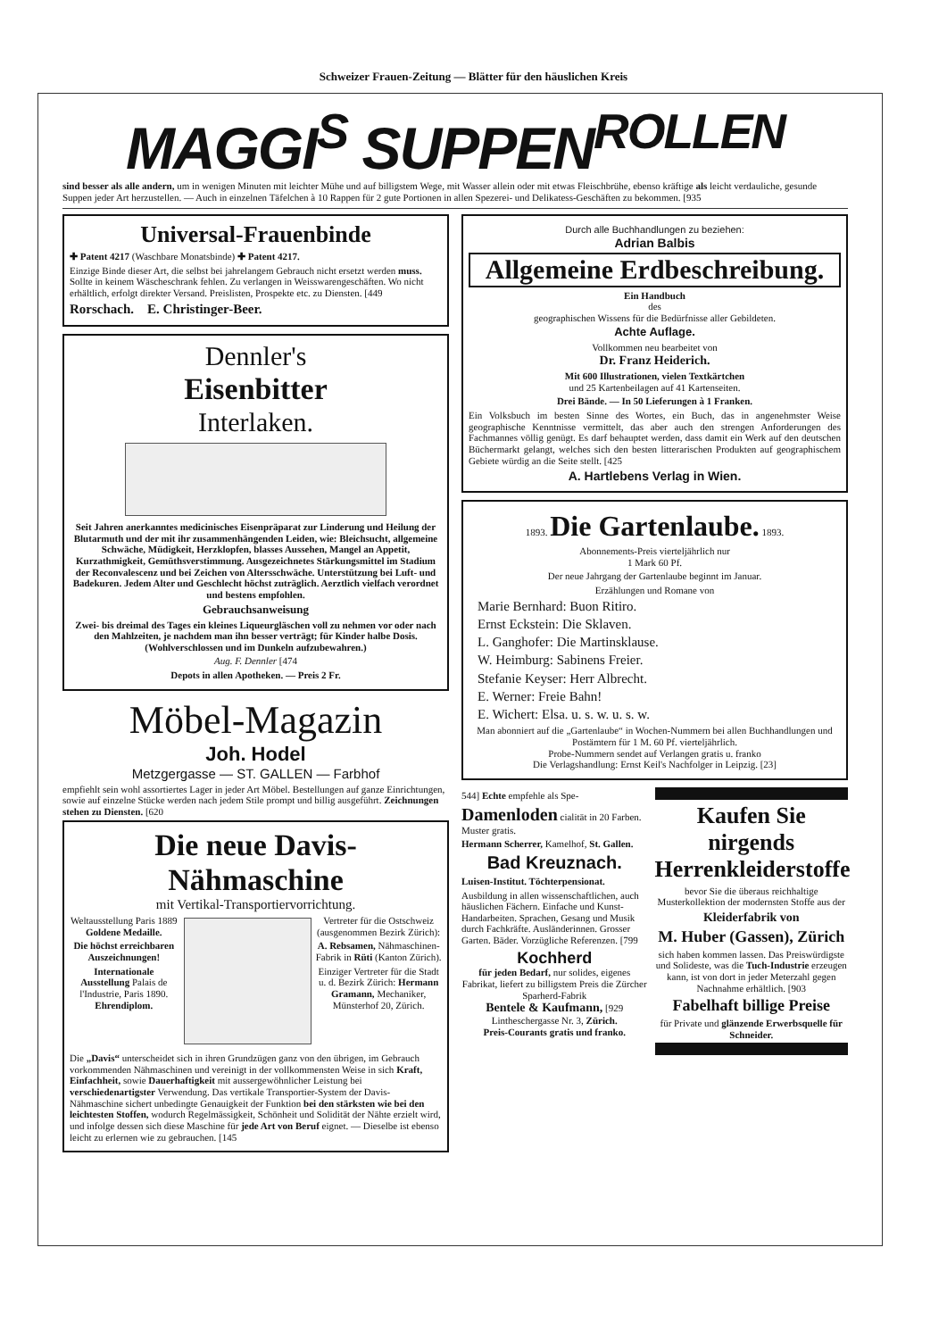Schweizer Frauen-Zeitung — Blätter für den häuslichen Kreis
MAGGI<sup>S</sup> SUPPEN<sup>ROLLEN</sup>
sind besser als alle andern, um in wenigen Minuten mit leichter Mühe und auf billigstem Wege, mit Wasser allein oder mit etwas Fleischbrühe, ebenso kräftige als leicht verdauliche, gesunde Suppen jeder Art herzustellen. — Auch in einzelnen Täfelchen à 10 Rappen für 2 gute Portionen in allen Spezerei- und Delikatess-Geschäften zu bekommen. [935
Universal-Frauenbinde
✚ Patent 4217 (Waschbare Monatsbinde) ✚ Patent 4217.
Einzige Binde dieser Art, die selbst bei jahrelangem Gebrauch nicht ersetzt werden muss. Sollte in keinem Wäscheschrank fehlen. Zu verlangen in Weisswarengeschäften. Wo nicht erhältlich, erfolgt direkter Versand. Preislisten, Prospekte etc. zu Diensten. [449
Rorschach. E. Christinger-Beer.
Dennler's
Eisenbitter
Interlaken.
Seit Jahren anerkanntes medicinisches Eisenpräparat zur Linderung und Heilung der Blutarmuth und der mit ihr zusammenhängenden Leiden, wie: Bleichsucht, allgemeine Schwäche, Müdigkeit, Herzklopfen, blasses Aussehen, Mangel an Appetit, Kurzathmigkeit, Gemüthsverstimmung. Ausgezeichnetes Stärkungsmittel im Stadium der Reconvalescenz und bei Zeichen von Altersschwäche. Unterstützung bei Luft- und Badekuren. Jedem Alter und Geschlecht höchst zuträglich. Aerztlich vielfach verordnet und bestens empfohlen.
Gebrauchsanweisung
Zwei- bis dreimal des Tages ein kleines Liqueurgläschen voll zu nehmen vor oder nach den Mahlzeiten, je nachdem man ihn besser verträgt; für Kinder halbe Dosis. (Wohlverschlossen und im Dunkeln aufzubewahren.)
Aug. F. Dennler [474
Depots in allen Apotheken. — Preis 2 Fr.
Möbel-Magazin
Joh. Hodel
Metzgergasse — ST. GALLEN — Farbhof
empfiehlt sein wohl assortiertes Lager in jeder Art Möbel. Bestellungen auf ganze Einrichtungen, sowie auf einzelne Stücke werden nach jedem Stile prompt und billig ausgeführt. Zeichnungen stehen zu Diensten. [620
Die neue Davis-Nähmaschine
mit Vertikal-Transportiervorrichtung.
Weltausstellung Paris 1889 Goldene Medaille.
Die höchst erreichbaren Auszeichnungen!
Internationale Ausstellung Palais de l'Industrie, Paris 1890. Ehrendiplom.
Vertreter für die Ostschweiz (ausgenommen Bezirk Zürich):
A. Rebsamen, Nähmaschinen-Fabrik in Rüti (Kanton Zürich).
Einziger Vertreter für die Stadt u. d. Bezirk Zürich: Hermann Gramann, Mechaniker, Münsterhof 20, Zürich.
Die „Davis“ unterscheidet sich in ihren Grundzügen ganz von den übrigen, im Gebrauch vorkommenden Nähmaschinen und vereinigt in der vollkommensten Weise in sich Kraft, Einfachheit, sowie Dauerhaftigkeit mit aussergewöhnlicher Leistung bei verschiedenartigster Verwendung. Das vertikale Transportier-System der Davis-Nähmaschine sichert unbedingte Genauigkeit der Funktion bei den stärksten wie bei den leichtesten Stoffen, wodurch Regelmässigkeit, Schönheit und Solidität der Nähte erzielt wird, und infolge dessen sich diese Maschine für jede Art von Beruf eignet. — Dieselbe ist ebenso leicht zu erlernen wie zu gebrauchen. [145
Durch alle Buchhandlungen zu beziehen:
Adrian Balbis
Allgemeine Erdbeschreibung.
Ein Handbuch
des
geographischen Wissens für die Bedürfnisse aller Gebildeten.
Achte Auflage.
Vollkommen neu bearbeitet von
Dr. Franz Heiderich.
Mit 600 Illustrationen, vielen Textkärtchen
und 25 Kartenbeilagen auf 41 Kartenseiten.
Drei Bände. — In 50 Lieferungen à 1 Franken.
Ein Volksbuch im besten Sinne des Wortes, ein Buch, das in angenehmster Weise geographische Kenntnisse vermittelt, das aber auch den strengen Anforderungen des Fachmannes völlig genügt. Es darf behauptet werden, dass damit ein Werk auf den deutschen Büchermarkt gelangt, welches sich den besten litterarischen Produkten auf geographischem Gebiete würdig an die Seite stellt. [425
A. Hartlebens Verlag in Wien.
1893. Die Gartenlaube. 1893.
Abonnements-Preis vierteljährlich nur
1 Mark 60 Pf.
Der neue Jahrgang der Gartenlaube beginnt im Januar.
Erzählungen und Romane von
Marie Bernhard: Buon Ritiro.
Ernst Eckstein: Die Sklaven.
L. Ganghofer: Die Martinsklause.
W. Heimburg: Sabinens Freier.
Stefanie Keyser: Herr Albrecht.
E. Werner: Freie Bahn!
E. Wichert: Elsa. u. s. w. u. s. w.
Man abonniert auf die „Gartenlaube“ in Wochen-Nummern bei allen Buchhandlungen und Postämtern für 1 M. 60 Pf. vierteljährlich.
Probe-Nummern sendet auf Verlangen gratis u. franko
Die Verlagshandlung: Ernst Keil's Nachfolger in Leipzig. [23]
544] Echte empfehle als Spe-
Damenloden cialität in 20 Farben. Muster gratis.
Hermann Scherrer, Kamelhof, St. Gallen.
Bad Kreuznach.
Luisen-Institut. Töchterpensionat.
Ausbildung in allen wissenschaftlichen, auch häuslichen Fächern. Einfache und Kunst-Handarbeiten. Sprachen, Gesang und Musik durch Fachkräfte. Ausländerinnen. Grosser Garten. Bäder. Vorzügliche Referenzen. [799
Kochherd
für jeden Bedarf, nur solides, eigenes Fabrikat, liefert zu billigstem Preis die Zürcher Sparherd-Fabrik
Bentele & Kaufmann, [929
Lintheschergasse Nr. 3, Zürich.
Preis-Courants gratis und franko.
Kaufen Sie nirgends Herrenkleiderstoffe
bevor Sie die überaus reichhaltige Musterkollektion der modernsten Stoffe aus der
Kleiderfabrik von
M. Huber (Gassen), Zürich
sich haben kommen lassen. Das Preiswürdigste und Solideste, was die Tuch-Industrie erzeugen kann, ist von dort in jeder Meterzahl gegen Nachnahme erhältlich. [903
Fabelhaft billige Preise
für Private und glänzende Erwerbsquelle für Schneider.